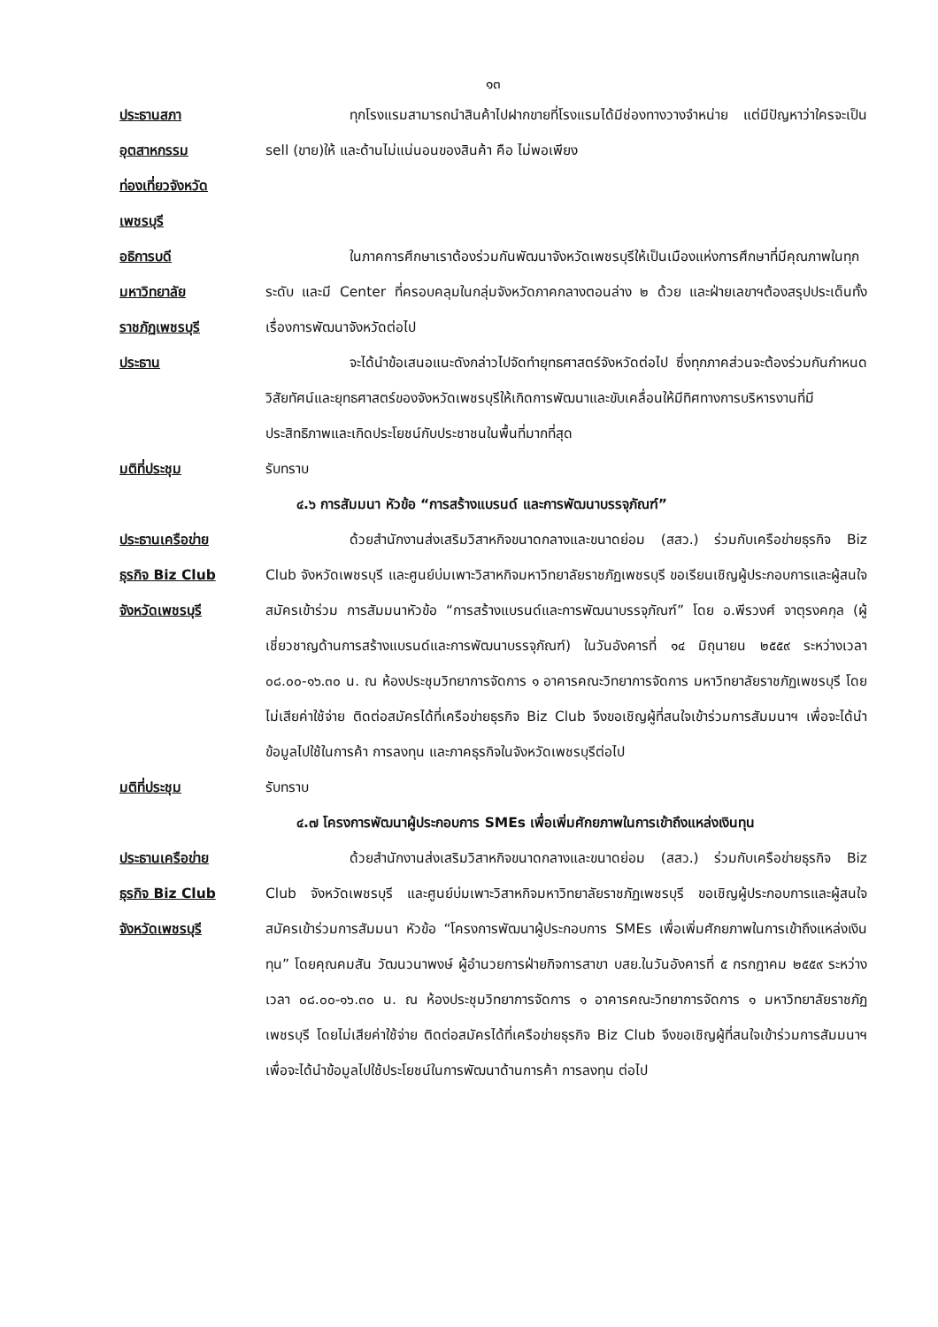๑๓
ประธานสภา
อุตสาหกรรม
ท่องเที่ยวจังหวัด
เพชรบุรี
ทุกโรงแรมสามารถนำสินค้าไปฝากขายที่โรงแรมได้มีช่องทางวางจำหน่าย แต่มีปัญหาว่าใครจะเป็น sell (ขาย)ให้ และด้านไม่แน่นอนของสินค้า คือ ไม่พอเพียง
อธิการบดี
มหาวิทยาลัย
ราชภัฏเพชรบุรี
ในภาคการศึกษาเราต้องร่วมกันพัฒนาจังหวัดเพชรบุรีให้เป็นเมืองแห่งการศึกษาที่มีคุณภาพในทุกระดับ และมี Center ที่ครอบคลุมในกลุ่มจังหวัดภาคกลางตอนล่าง ๒ ด้วย และฝ่ายเลขาฯต้องสรุปประเด็นทั้งเรื่องการพัฒนาจังหวัดต่อไป
ประธาน จะได้นำข้อเสนอแนะดังกล่าวไปจัดทำยุทธศาสตร์จังหวัดต่อไป ซึ่งทุกภาคส่วนจะต้องร่วมกันกำหนดวิสัยทัศน์และยุทธศาสตร์ของจังหวัดเพชรบุรีให้เกิดการพัฒนาและขับเคลื่อนให้มีทิศทางการบริหารงานที่มีประสิทธิภาพและเกิดประโยชน์กับประชาชนในพื้นที่มากที่สุด
มติที่ประชุม รับทราบ
๔.๖ การสัมมนา หัวข้อ “การสร้างแบรนด์ และการพัฒนาบรรจุภัณฑ์”
ประธานเครือข่าย
ธุรกิจ Biz Club
จังหวัดเพชรบุรี
ด้วยสำนักงานส่งเสริมวิสาหกิจขนาดกลางและขนาดย่อม (สสว.) ร่วมกับเครือข่ายธุรกิจ Biz Club จังหวัดเพชรบุรี และศูนย์บ่มเพาะวิสาหกิจมหาวิทยาลัยราชภัฏเพชรบุรี ขอเรียนเชิญผู้ประกอบการและผู้สนใจสมัครเข้าร่วม การสัมมนาหัวข้อ “การสร้างแบรนด์และการพัฒนาบรรจุภัณฑ์” โดย อ.พีรวงศ์ จาตุรงคกุล (ผู้เชี่ยวชาญด้านการสร้างแบรนด์และการพัฒนาบรรจุภัณฑ์) ในวันอังคารที่ ๑๔ มิถุนายน ๒๕๕๙ ระหว่างเวลา ๐๘.๐๐-๑๖.๓๐ น. ณ ห้องประชุมวิทยาการจัดการ ๑ อาคารคณะวิทยาการจัดการ มหาวิทยาลัยราชภัฏเพชรบุรี โดยไม่เสียค่าใช้จ่าย ติดต่อสมัครได้ที่เครือข่ายธุรกิจ Biz Club จึงขอเชิญผู้ที่สนใจเข้าร่วมการสัมมนาฯ เพื่อจะได้นำข้อมูลไปใช้ในการค้า การลงทุน และภาคธุรกิจในจังหวัดเพชรบุรีต่อไป
มติที่ประชุม รับทราบ
๔.๗ โครงการพัฒนาผู้ประกอบการ SMEs เพื่อเพิ่มศักยภาพในการเข้าถึงแหล่งเงินทุน
ประธานเครือข่าย
ธุรกิจ Biz Club
จังหวัดเพชรบุรี
ด้วยสำนักงานส่งเสริมวิสาหกิจขนาดกลางและขนาดย่อม (สสว.) ร่วมกับเครือข่ายธุรกิจ Biz Club จังหวัดเพชรบุรี และศูนย์บ่มเพาะวิสาหกิจมหาวิทยาลัยราชภัฏเพชรบุรี ขอเชิญผู้ประกอบการและผู้สนใจสมัครเข้าร่วมการสัมมนา หัวข้อ “โครงการพัฒนาผู้ประกอบการ SMEs เพื่อเพิ่มศักยภาพในการเข้าถึงแหล่งเงินทุน” โดยคุณคมสัน วัฒนวนาพงษ์ ผู้อำนวยการฝ่ายกิจการสาขา บสย.ในวันอังคารที่ ๕ กรกฎาคม ๒๕๕๙ ระหว่างเวลา ๐๘.๐๐-๑๖.๓๐ น. ณ ห้องประชุมวิทยาการจัดการ ๑ อาคารคณะวิทยาการจัดการ ๑ มหาวิทยาลัยราชภัฏเพชรบุรี โดยไม่เสียค่าใช้จ่าย ติดต่อสมัครได้ที่เครือข่ายธุรกิจ Biz Club จึงขอเชิญผู้ที่สนใจเข้าร่วมการสัมมนาฯ เพื่อจะได้นำข้อมูลไปใช้ประโยชน์ในการพัฒนาด้านการค้า การลงทุน ต่อไป